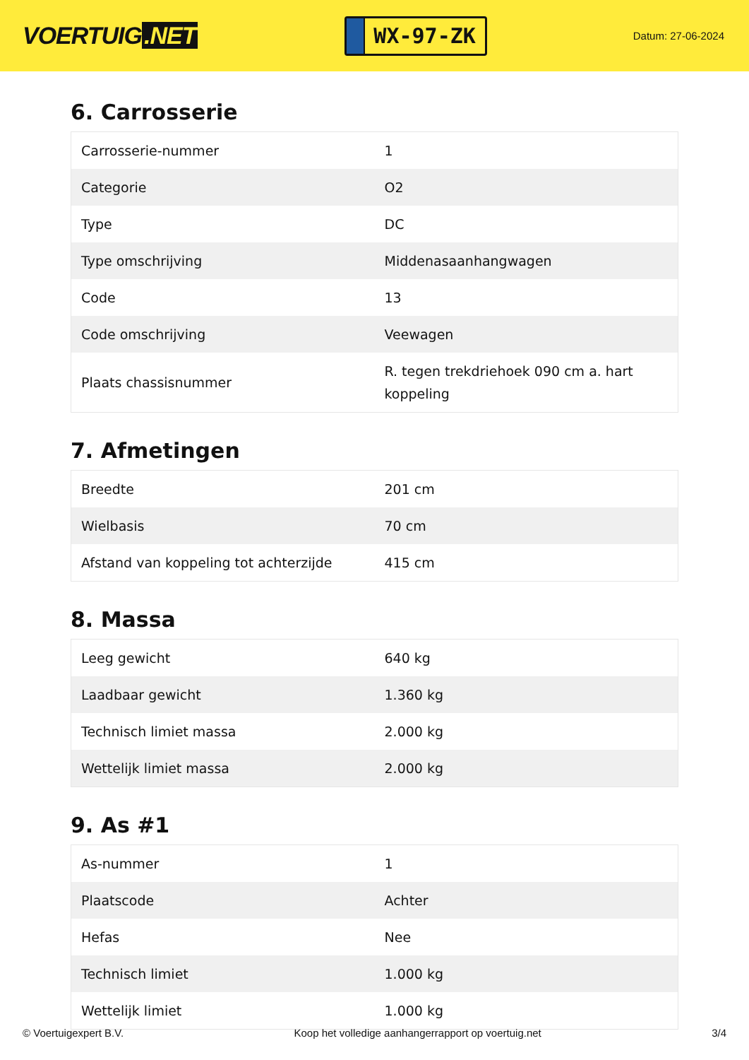VOERTUIG.NET
WX-97-ZK
Datum: 27-06-2024
6. Carrosserie
| Carrosserie-nummer | 1 |
| Categorie | O2 |
| Type | DC |
| Type omschrijving | Middenasaanhangwagen |
| Code | 13 |
| Code omschrijving | Veewagen |
| Plaats chassisnummer | R. tegen trekdriehoek 090 cm a. hart koppeling |
7. Afmetingen
| Breedte | 201 cm |
| Wielbasis | 70 cm |
| Afstand van koppeling tot achterzijde | 415 cm |
8. Massa
| Leeg gewicht | 640 kg |
| Laadbaar gewicht | 1.360 kg |
| Technisch limiet massa | 2.000 kg |
| Wettelijk limiet massa | 2.000 kg |
9. As #1
| As-nummer | 1 |
| Plaatscode | Achter |
| Hefas | Nee |
| Technisch limiet | 1.000 kg |
| Wettelijk limiet | 1.000 kg |
© Voertuigexpert B.V. Koop het volledige aanhangerrapport op voertuig.net 3/4